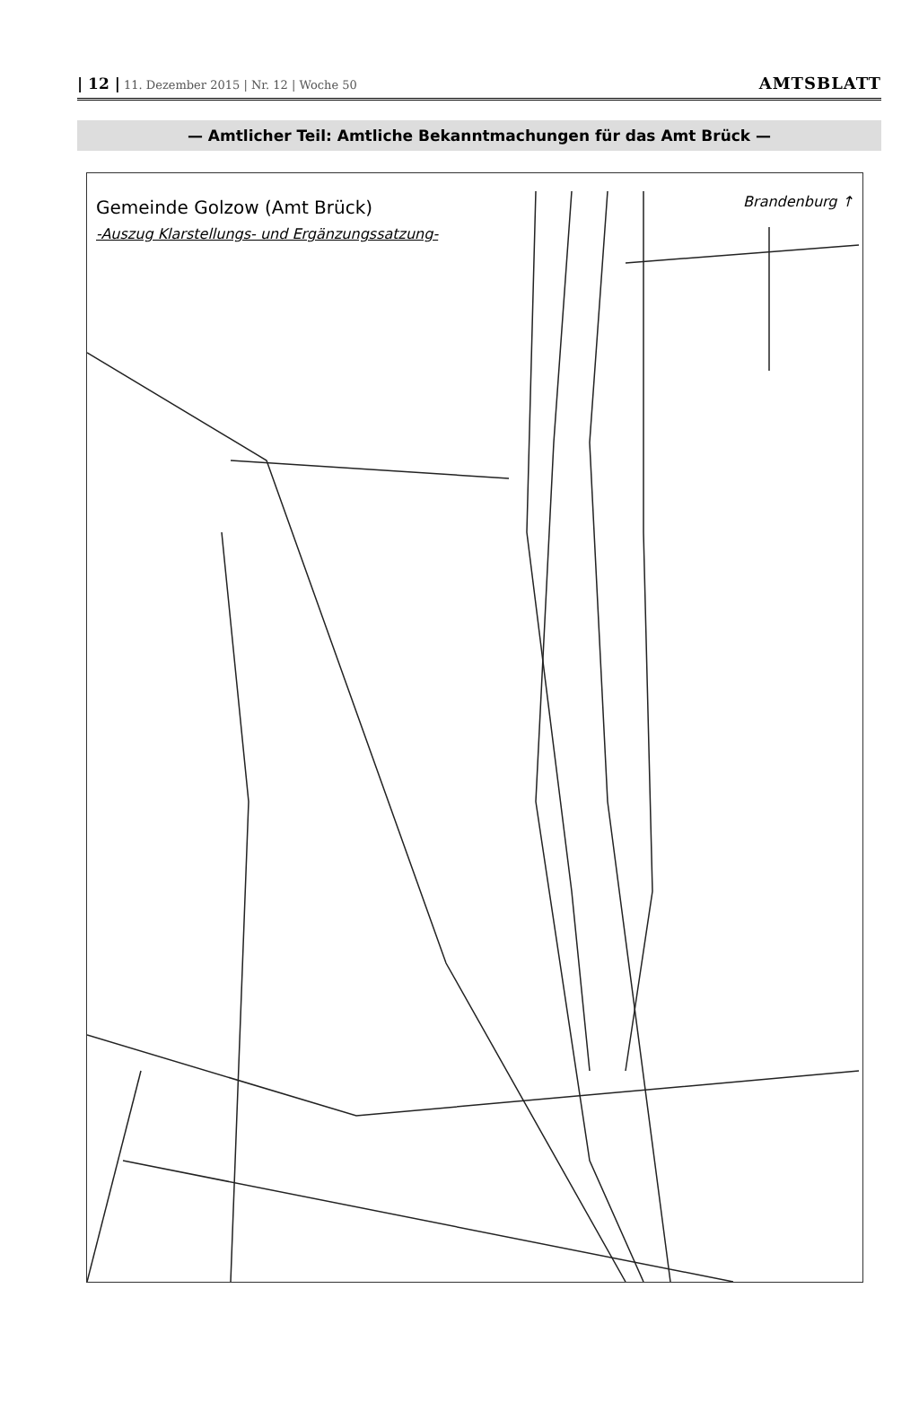| 12 | 11. Dezember 2015 | Nr. 12 | Woche 50
AMTSBLATT
— Amtlicher Teil: Amtliche Bekanntmachungen für das Amt Brück —
Gemeinde Golzow (Amt Brück)
-Auszug Klarstellungs- und Ergänzungssatzung-
Brandenburg ↑